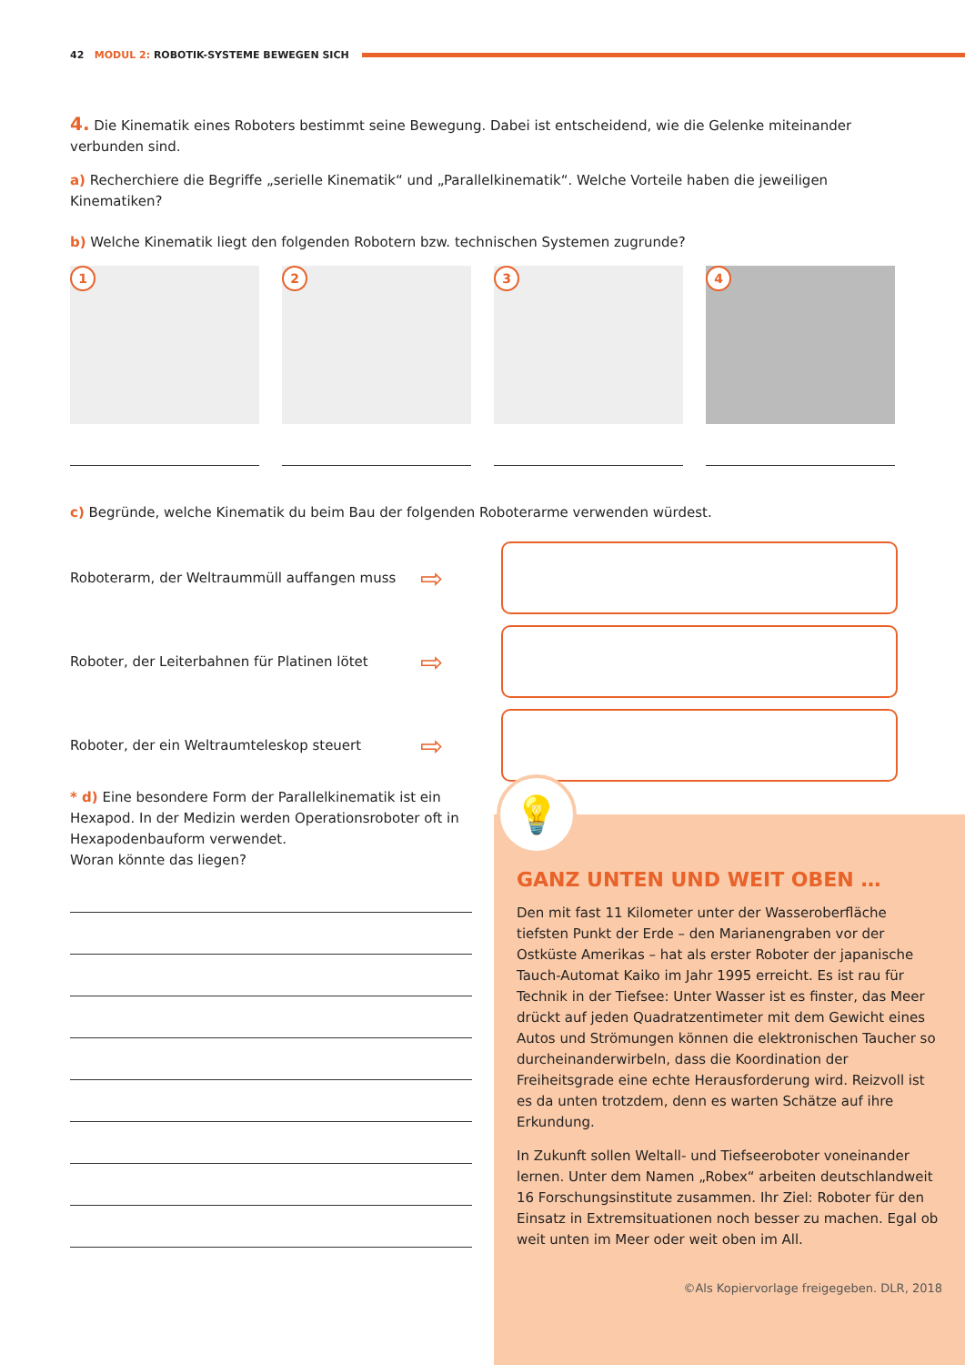42 MODUL 2: ROBOTIK-SYSTEME BEWEGEN SICH
4. Die Kinematik eines Roboters bestimmt seine Bewegung. Dabei ist entscheidend, wie die Gelenke miteinander verbunden sind.
a) Recherchiere die Begriffe „serielle Kinematik“ und „Parallelkinematik“. Welche Vorteile haben die jeweiligen Kinematiken?
b) Welche Kinematik liegt den folgenden Robotern bzw. technischen Systemen zugrunde?
1
2
3
4
c) Begründe, welche Kinematik du beim Bau der folgenden Roboterarme verwenden würdest.
Roboterarm, der Weltraummüll auffangen muss
⇨
Roboter, der Leiterbahnen für Platinen lötet
⇨
Roboter, der ein Weltraumteleskop steuert
⇨
* d) Eine besondere Form der Parallelkinematik ist ein Hexapod. In der Medizin werden Operationsroboter oft in Hexapodenbauform verwendet.
Woran könnte das liegen?
GANZ UNTEN UND WEIT OBEN …
Den mit fast 11 Kilometer unter der Wasseroberfläche tiefsten Punkt der Erde – den Marianengraben vor der Ostküste Amerikas – hat als erster Roboter der japanische Tauch-Automat Kaiko im Jahr 1995 erreicht. Es ist rau für Technik in der Tiefsee: Unter Wasser ist es finster, das Meer drückt auf jeden Quadratzentimeter mit dem Gewicht eines Autos und Strömungen können die elektronischen Taucher so durcheinanderwirbeln, dass die Koordination der Freiheitsgrade eine echte Herausforderung wird. Reizvoll ist es da unten trotzdem, denn es warten Schätze auf ihre Erkundung.
In Zukunft sollen Weltall- und Tiefseeroboter voneinander lernen. Unter dem Namen „Robex“ arbeiten deutschlandweit 16 Forschungsinstitute zusammen. Ihr Ziel: Roboter für den Einsatz in Extremsituationen noch besser zu machen. Egal ob weit unten im Meer oder weit oben im All.
©Als Kopiervorlage freigegeben. DLR, 2018
💡